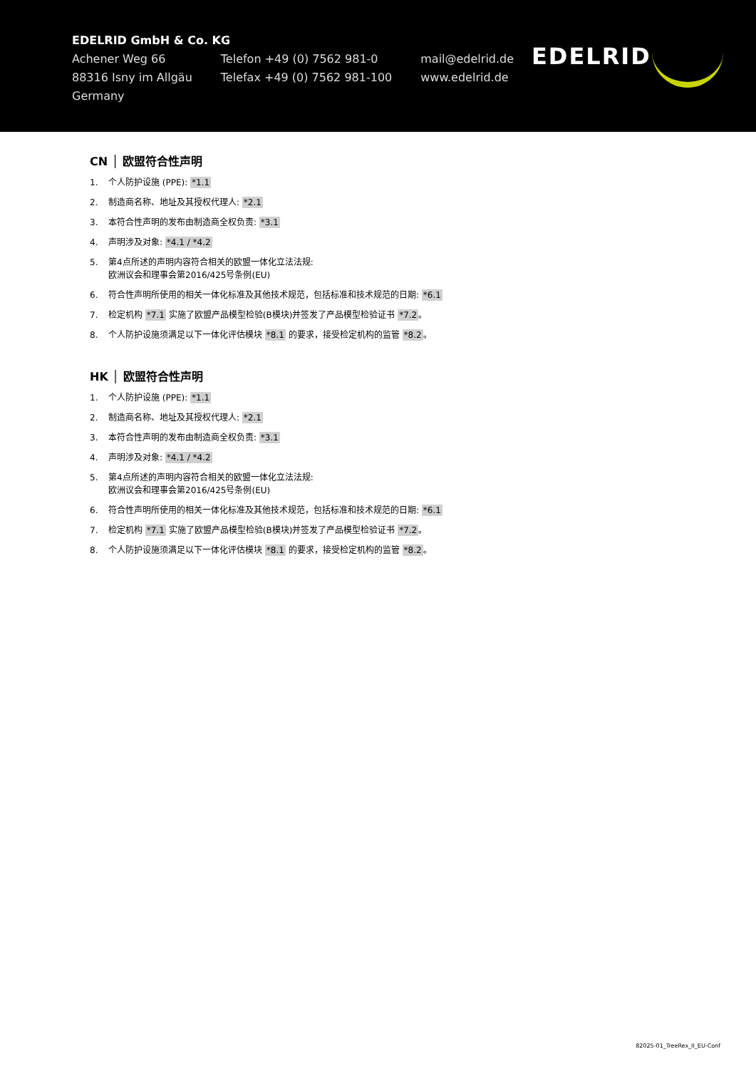EDELRID GmbH & Co. KG
Achener Weg 66
88316 Isny im Allgäu
Germany
Telefon +49 (0) 7562 981-0
Telefax +49 (0) 7562 981-100
mail@edelrid.de
www.edelrid.de
EDELRID
CN │ 欧盟符合性声明
1. 个人防护设施 (PPE): *1.1
2. 制造商名称、地址及其授权代理人: *2.1
3. 本符合性声明的发布由制造商全权负责: *3.1
4. 声明涉及对象: *4.1 / *4.2
5. 第4点所述的声明内容符合相关的欧盟一体化立法法规:
欧洲议会和理事会第2016/425号条例(EU)
6. 符合性声明所使用的相关一体化标准及其他技术规范，包括标准和技术规范的日期: *6.1
7. 检定机构 *7.1 实施了欧盟产品模型检验(B模块)并签发了产品模型检验证书 *7.2。
8. 个人防护设施须满足以下一体化评估模块 *8.1 的要求，接受检定机构的监管 *8.2。
HK │ 欧盟符合性声明
1. 个人防护设施 (PPE): *1.1
2. 制造商名称、地址及其授权代理人: *2.1
3. 本符合性声明的发布由制造商全权负责: *3.1
4. 声明涉及对象: *4.1 / *4.2
5. 第4点所述的声明内容符合相关的欧盟一体化立法法规:
欧洲议会和理事会第2016/425号条例(EU)
6. 符合性声明所使用的相关一体化标准及其他技术规范，包括标准和技术规范的日期: *6.1
7. 检定机构 *7.1 实施了欧盟产品模型检验(B模块)并签发了产品模型检验证书 *7.2。
8. 个人防护设施须满足以下一体化评估模块 *8.1 的要求，接受检定机构的监管 *8.2。
82025-01_TreeRex_II_EU-Conf